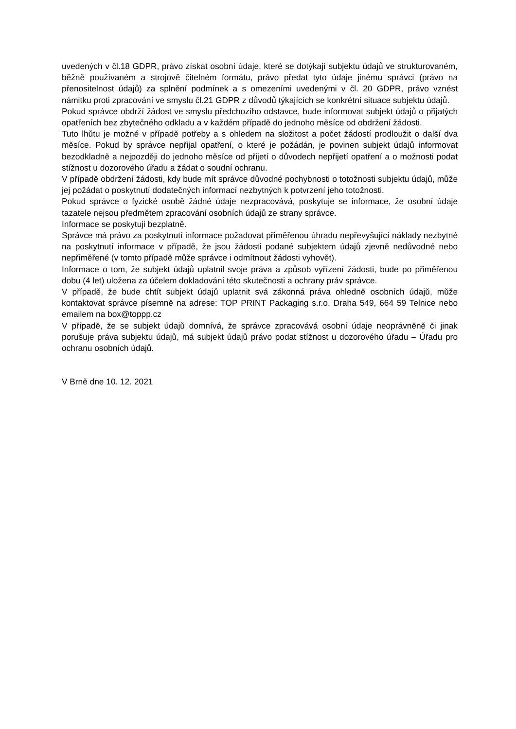uvedených v čl.18 GDPR, právo získat osobní údaje, které se dotýkají subjektu údajů ve strukturovaném, běžně používaném a strojově čitelném formátu, právo předat tyto údaje jinému správci (právo na přenositelnost údajů) za splnění podmínek a s omezeními uvedenými v čl. 20 GDPR, právo vznést námitku proti zpracování ve smyslu čl.21 GDPR z důvodů týkajících se konkrétní situace subjektu údajů.
Pokud správce obdrží žádost ve smyslu předchozího odstavce, bude informovat subjekt údajů o přijatých opatřeních bez zbytečného odkladu a v každém případě do jednoho měsíce od obdržení žádosti.
Tuto lhůtu je možné v případě potřeby a s ohledem na složitost a počet žádostí prodloužit o další dva měsíce. Pokud by správce nepřijal opatření, o které je požádán, je povinen subjekt údajů informovat bezodkladně a nejpozději do jednoho měsíce od přijetí o důvodech nepřijetí opatření a o možnosti podat stížnost u dozorového úřadu a žádat o soudní ochranu.
V případě obdržení žádosti, kdy bude mít správce důvodné pochybnosti o totožnosti subjektu údajů, může jej požádat o poskytnutí dodatečných informací nezbytných k potvrzení jeho totožnosti.
Pokud správce o fyzické osobě žádné údaje nezpracovává, poskytuje se informace, že osobní údaje tazatele nejsou předmětem zpracování osobních údajů ze strany správce.
Informace se poskytuji bezplatně.
Správce má právo za poskytnutí informace požadovat přiměřenou úhradu nepřevyšující náklady nezbytné na poskytnutí informace v případě, že jsou žádosti podané subjektem údajů zjevně nedůvodné nebo nepřiměřené (v tomto případě může správce i odmítnout žádosti vyhovět).
Informace o tom, že subjekt údajů uplatnil svoje práva a způsob vyřízení žádosti, bude po přiměřenou dobu (4 let) uložena za účelem dokladování této skutečnosti a ochrany práv správce.
V případě, že bude chtít subjekt údajů uplatnit svá zákonná práva ohledně osobních údajů, může kontaktovat správce písemně na adrese: TOP PRINT Packaging s.r.o. Draha 549, 664 59 Telnice nebo emailem na box@toppp.cz
V případě, že se subjekt údajů domnívá, že správce zpracovává osobní údaje neoprávněně či jinak porušuje práva subjektu údajů, má subjekt údajů právo podat stížnost u dozorového úřadu – Úřadu pro ochranu osobních údajů.
V Brně dne 10. 12. 2021